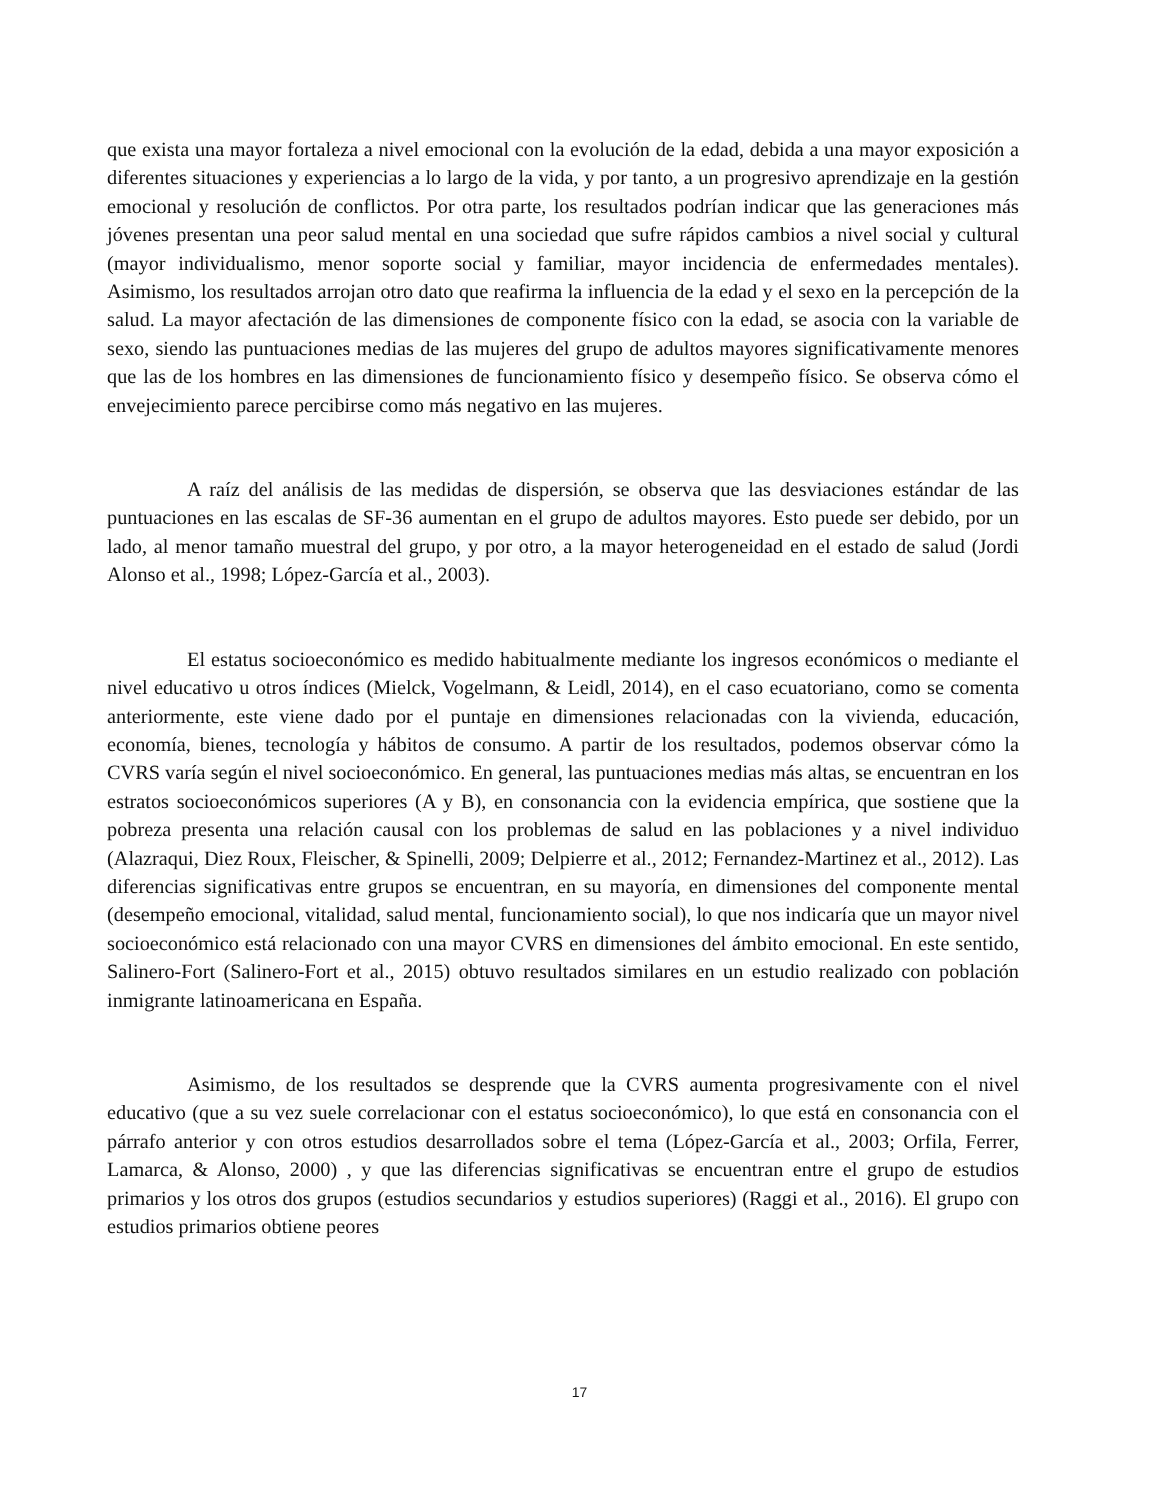que exista una mayor fortaleza a nivel emocional con la evolución de la edad, debida a una mayor exposición a diferentes situaciones y experiencias a lo largo de la vida, y por tanto, a un progresivo aprendizaje en la gestión emocional y resolución de conflictos. Por otra parte, los resultados podrían indicar que las generaciones más jóvenes presentan una peor salud mental en una sociedad que sufre rápidos cambios a nivel social y cultural (mayor individualismo, menor soporte social y familiar, mayor incidencia de enfermedades mentales). Asimismo, los resultados arrojan otro dato que reafirma la influencia de la edad y el sexo en la percepción de la salud. La mayor afectación de las dimensiones de componente físico con la edad, se asocia con la variable de sexo, siendo las puntuaciones medias de las mujeres del grupo de adultos mayores significativamente menores que las de los hombres en las dimensiones de funcionamiento físico y desempeño físico. Se observa cómo el envejecimiento parece percibirse como más negativo en las mujeres.
A raíz del análisis de las medidas de dispersión, se observa que las desviaciones estándar de las puntuaciones en las escalas de SF-36 aumentan en el grupo de adultos mayores. Esto puede ser debido, por un lado, al menor tamaño muestral del grupo, y por otro, a la mayor heterogeneidad en el estado de salud (Jordi Alonso et al., 1998; López-García et al., 2003).
El estatus socioeconómico es medido habitualmente mediante los ingresos económicos o mediante el nivel educativo u otros índices (Mielck, Vogelmann, & Leidl, 2014), en el caso ecuatoriano, como se comenta anteriormente, este viene dado por el puntaje en dimensiones relacionadas con la vivienda, educación, economía, bienes, tecnología y hábitos de consumo. A partir de los resultados, podemos observar cómo la CVRS varía según el nivel socioeconómico. En general, las puntuaciones medias más altas, se encuentran en los estratos socioeconómicos superiores (A y B), en consonancia con la evidencia empírica, que sostiene que la pobreza presenta una relación causal con los problemas de salud en las poblaciones y a nivel individuo (Alazraqui, Diez Roux, Fleischer, & Spinelli, 2009; Delpierre et al., 2012; Fernandez-Martinez et al., 2012). Las diferencias significativas entre grupos se encuentran, en su mayoría, en dimensiones del componente mental (desempeño emocional, vitalidad, salud mental, funcionamiento social), lo que nos indicaría que un mayor nivel socioeconómico está relacionado con una mayor CVRS en dimensiones del ámbito emocional. En este sentido, Salinero-Fort (Salinero-Fort et al., 2015) obtuvo resultados similares en un estudio realizado con población inmigrante latinoamericana en España.
Asimismo, de los resultados se desprende que la CVRS aumenta progresivamente con el nivel educativo (que a su vez suele correlacionar con el estatus socioeconómico), lo que está en consonancia con el párrafo anterior y con otros estudios desarrollados sobre el tema (López-García et al., 2003; Orfila, Ferrer, Lamarca, & Alonso, 2000) , y que las diferencias significativas se encuentran entre el grupo de estudios primarios y los otros dos grupos (estudios secundarios y estudios superiores) (Raggi et al., 2016). El grupo con estudios primarios obtiene peores
17